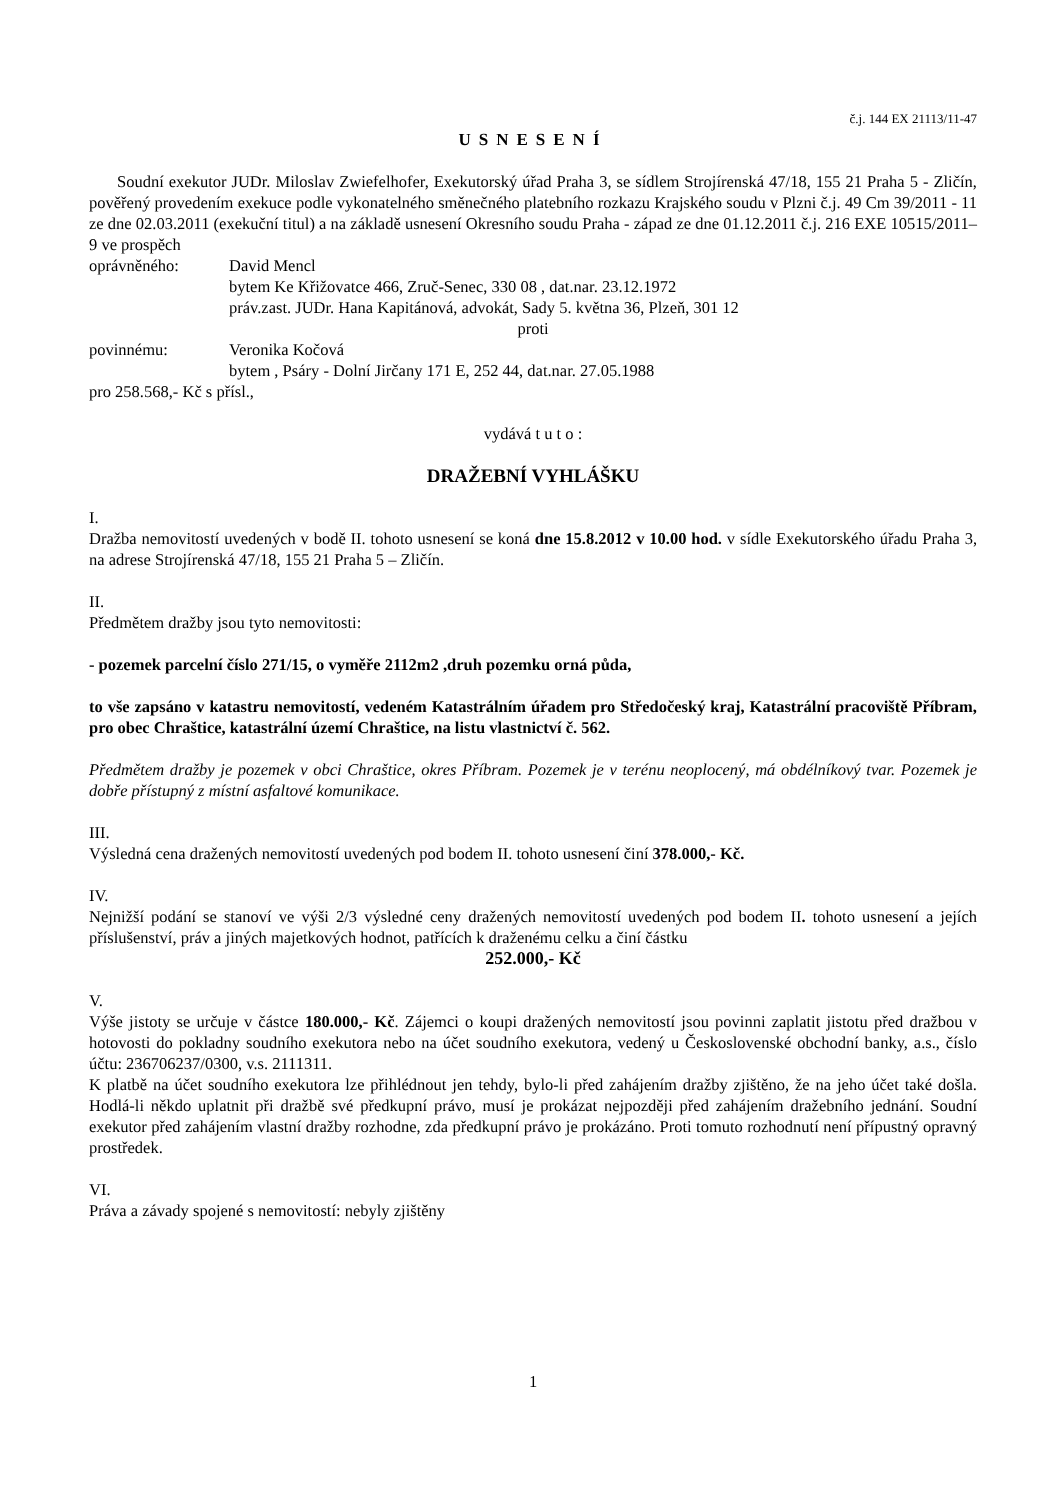č.j. 144 EX 21113/11-47
USNESENÍ
Soudní exekutor JUDr. Miloslav Zwiefelhofer, Exekutorský úřad Praha 3, se sídlem Strojírenská 47/18, 155 21 Praha 5 - Zličín, pověřený provedením exekuce podle vykonatelného směnečného platebního rozkazu Krajského soudu v Plzni č.j. 49 Cm 39/2011 - 11 ze dne 02.03.2011 (exekuční titul) a na základě usnesení Okresního soudu Praha - západ ze dne 01.12.2011 č.j. 216 EXE 10515/2011–9 ve prospěch
oprávněného: David Mencl
bytem Ke Křižovatce 466, Zruč-Senec, 330 08 , dat.nar. 23.12.1972
práv.zast. JUDr. Hana Kapitánová, advokát, Sady 5. května 36, Plzeň, 301 12
proti
povinnému: Veronika Kočová
bytem , Psáry - Dolní Jirčany 171 E, 252 44, dat.nar. 27.05.1988
pro 258.568,- Kč s přísl.,
vydává t u t o :
DRAŽEBNÍ VYHLÁŠKU
I.
Dražba nemovitostí uvedených v bodě II. tohoto usnesení se koná dne 15.8.2012 v 10.00 hod. v sídle Exekutorského úřadu Praha 3, na adrese Strojírenská 47/18, 155 21 Praha 5 – Zličín.
II.
Předmětem dražby jsou tyto nemovitosti:
- pozemek parcelní číslo 271/15, o vyměře 2112m2 ,druh pozemku orná půda,
to vše zapsáno v katastru nemovitostí, vedeném Katastrálním úřadem pro Středočeský kraj, Katastrální pracoviště Příbram, pro obec Chraštice, katastrální území Chraštice, na listu vlastnictví č. 562.
Předmětem dražby je pozemek v obci Chraštice, okres Příbram. Pozemek je v terénu neoplocený, má obdélníkový tvar. Pozemek je dobře přístupný z místní asfaltové komunikace.
III.
Výsledná cena dražených nemovitostí uvedených pod bodem II. tohoto usnesení činí 378.000,- Kč.
IV.
Nejnižší podání se stanoví ve výši 2/3 výsledné ceny dražených nemovitostí uvedených pod bodem II. tohoto usnesení a jejích příslušenství, práv a jiných majetkových hodnot, patřících k draženému celku a činí částku
252.000,- Kč
V.
Výše jistoty se určuje v částce 180.000,- Kč. Zájemci o koupi dražených nemovitostí jsou povinni zaplatit jistotu před dražbou v hotovosti do pokladny soudního exekutora nebo na účet soudního exekutora, vedený u Československé obchodní banky, a.s., číslo účtu: 236706237/0300, v.s. 2111311.
K platbě na účet soudního exekutora lze přihlédnout jen tehdy, bylo-li před zahájením dražby zjištěno, že na jeho účet také došla. Hodlá-li někdo uplatnit při dražbě své předkupní právo, musí je prokázat nejpozději před zahájením dražebního jednání. Soudní exekutor před zahájením vlastní dražby rozhodne, zda předkupní právo je prokázáno. Proti tomuto rozhodnutí není přípustný opravný prostředek.
VI.
Práva a závady spojené s nemovitostí: nebyly zjištěny
1